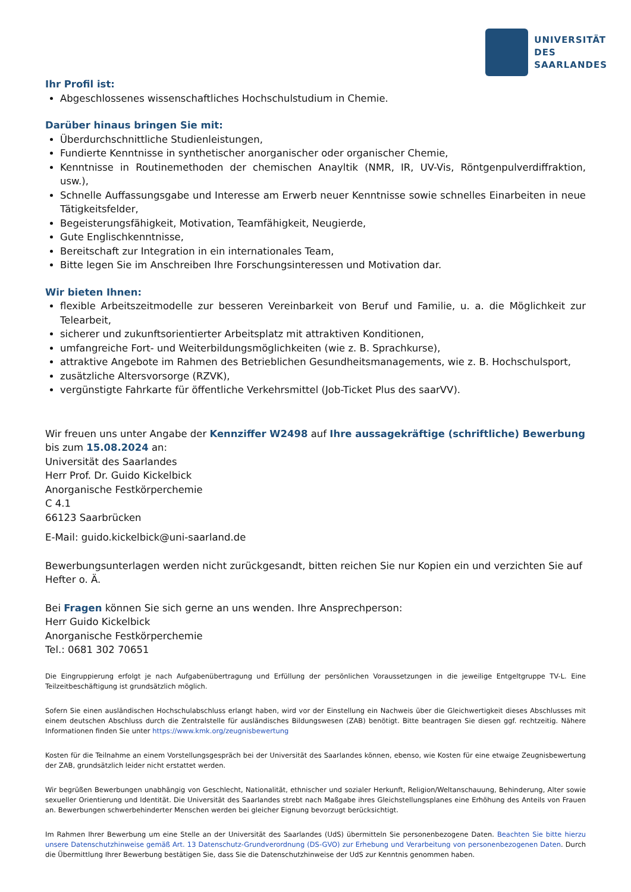UNIVERSITÄT
DES
SAARLANDES
Ihr Profil ist:
Abgeschlossenes wissenschaftliches Hochschulstudium in Chemie.
Darüber hinaus bringen Sie mit:
Überdurchschnittliche Studienleistungen,
Fundierte Kenntnisse in synthetischer anorganischer oder organischer Chemie,
Kenntnisse in Routinemethoden der chemischen Anayltik (NMR, IR, UV-Vis, Röntgenpulverdiffraktion, usw.),
Schnelle Auffassungsgabe und Interesse am Erwerb neuer Kenntnisse sowie schnelles Einarbeiten in neue Tätigkeitsfelder,
Begeisterungsfähigkeit, Motivation, Teamfähigkeit, Neugierde,
Gute Englischkenntnisse,
Bereitschaft zur Integration in ein internationales Team,
Bitte legen Sie im Anschreiben Ihre Forschungsinteressen und Motivation dar.
Wir bieten Ihnen:
flexible Arbeitszeitmodelle zur besseren Vereinbarkeit von Beruf und Familie, u. a. die Möglichkeit zur Telearbeit,
sicherer und zukunftsorientierter Arbeitsplatz mit attraktiven Konditionen,
umfangreiche Fort- und Weiterbildungsmöglichkeiten (wie z. B. Sprachkurse),
attraktive Angebote im Rahmen des Betrieblichen Gesundheitsmanagements, wie z. B. Hochschulsport,
zusätzliche Altersvorsorge (RZVK),
vergünstigte Fahrkarte für öffentliche Verkehrsmittel (Job-Ticket Plus des saarVV).
Wir freuen uns unter Angabe der Kennziffer W2498 auf Ihre aussagekräftige (schriftliche) Bewerbung bis zum 15.08.2024 an:
Universität des Saarlandes
Herr Prof. Dr. Guido Kickelbick
Anorganische Festkörperchemie
C 4.1
66123 Saarbrücken
E-Mail: guido.kickelbick@uni-saarland.de
Bewerbungsunterlagen werden nicht zurückgesandt, bitten reichen Sie nur Kopien ein und verzichten Sie auf Hefter o. Ä.
Bei Fragen können Sie sich gerne an uns wenden. Ihre Ansprechperson:
Herr Guido Kickelbick
Anorganische Festkörperchemie
Tel.: 0681 302 70651
Die Eingruppierung erfolgt je nach Aufgabenübertragung und Erfüllung der persönlichen Voraussetzungen in die jeweilige Entgeltgruppe TV-L. Eine Teilzeitbeschäftigung ist grundsätzlich möglich.
Sofern Sie einen ausländischen Hochschulabschluss erlangt haben, wird vor der Einstellung ein Nachweis über die Gleichwertigkeit dieses Abschlusses mit einem deutschen Abschluss durch die Zentralstelle für ausländisches Bildungswesen (ZAB) benötigt. Bitte beantragen Sie diesen ggf. rechtzeitig. Nähere Informationen finden Sie unter https://www.kmk.org/zeugnisbewertung
Kosten für die Teilnahme an einem Vorstellungsgespräch bei der Universität des Saarlandes können, ebenso, wie Kosten für eine etwaige Zeugnisbewertung der ZAB, grundsätzlich leider nicht erstattet werden.
Wir begrüßen Bewerbungen unabhängig von Geschlecht, Nationalität, ethnischer und sozialer Herkunft, Religion/Weltanschauung, Behinderung, Alter sowie sexueller Orientierung und Identität. Die Universität des Saarlandes strebt nach Maßgabe ihres Gleichstellungsplanes eine Erhöhung des Anteils von Frauen an. Bewerbungen schwerbehinderter Menschen werden bei gleicher Eignung bevorzugt berücksichtigt.
Im Rahmen Ihrer Bewerbung um eine Stelle an der Universität des Saarlandes (UdS) übermitteln Sie personenbezogene Daten. Beachten Sie bitte hierzu unsere Datenschutzhinweise gemäß Art. 13 Datenschutz-Grundverordnung (DS-GVO) zur Erhebung und Verarbeitung von personenbezogenen Daten. Durch die Übermittlung Ihrer Bewerbung bestätigen Sie, dass Sie die Datenschutzhinweise der UdS zur Kenntnis genommen haben.